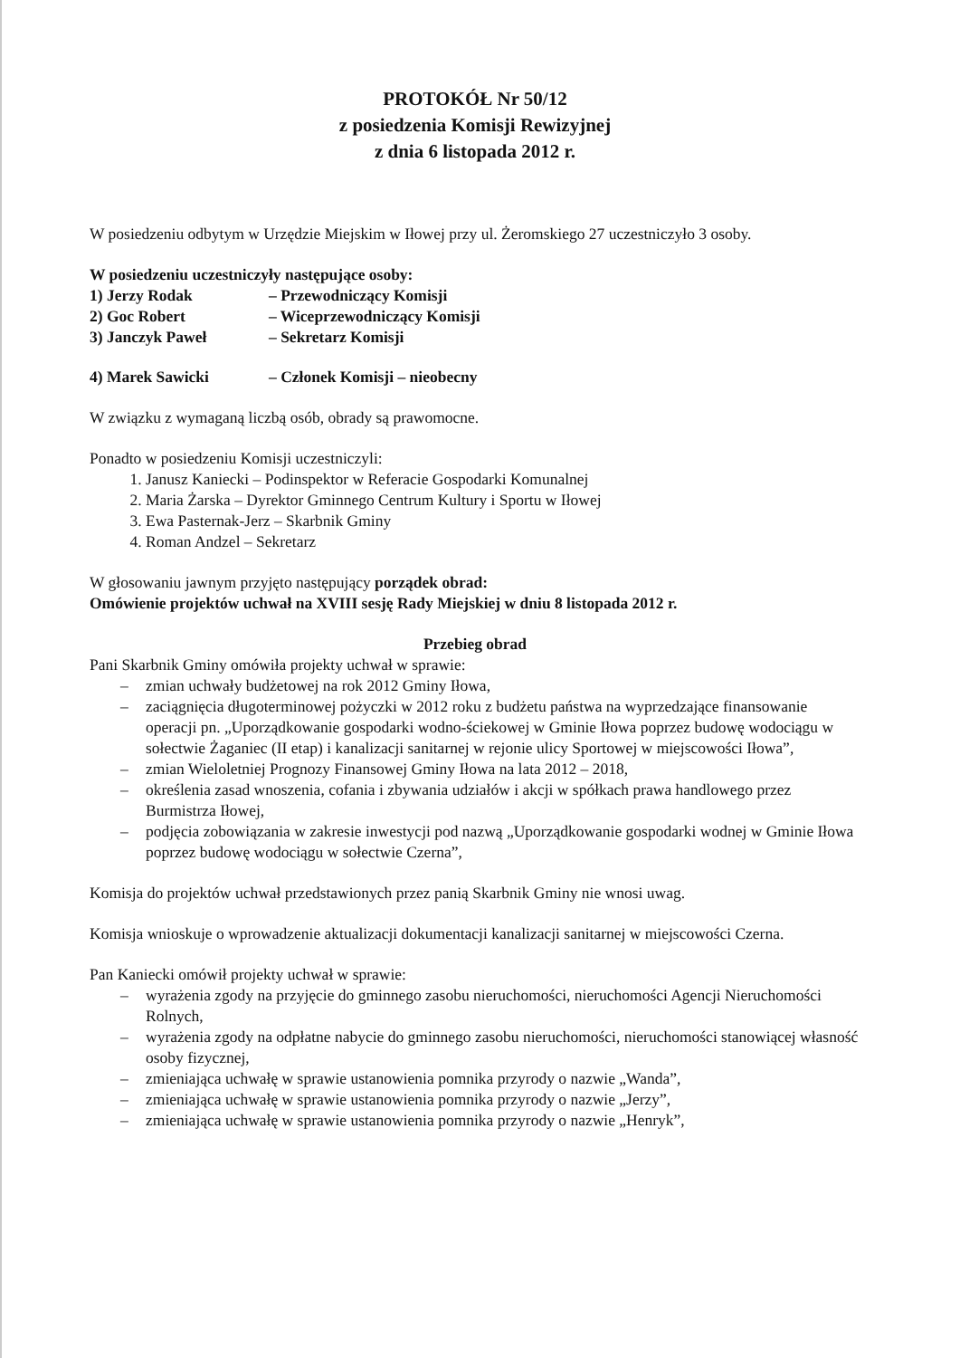PROTOKÓŁ Nr 50/12
z posiedzenia Komisji Rewizyjnej
z dnia 6 listopada 2012 r.
W posiedzeniu odbytym w Urzędzie Miejskim w Iłowej przy ul. Żeromskiego 27 uczestniczyło 3 osoby.
W posiedzeniu uczestniczyły następujące osoby:
1) Jerzy Rodak – Przewodniczący Komisji
2) Goc Robert – Wiceprzewodniczący Komisji
3) Janczyk Paweł – Sekretarz Komisji
4) Marek Sawicki – Członek Komisji – nieobecny
W związku z wymaganą liczbą osób, obrady są prawomocne.
Ponadto w posiedzeniu Komisji uczestniczyli:
1. Janusz Kaniecki – Podinspektor w Referacie Gospodarki Komunalnej
2. Maria Żarska – Dyrektor Gminnego Centrum Kultury i Sportu w Iłowej
3. Ewa Pasternak-Jerz – Skarbnik Gminy
4. Roman Andzel – Sekretarz
W głosowaniu jawnym przyjęto następujący porządek obrad:
Omówienie projektów uchwał na XVIII sesję Rady Miejskiej w dniu 8 listopada 2012 r.
Przebieg obrad
Pani Skarbnik Gminy omówiła projekty uchwał w sprawie:
– zmian uchwały budżetowej na rok 2012 Gminy Iłowa,
– zaciągnięcia długoterminowej pożyczki w 2012 roku z budżetu państwa na wyprzedzające finansowanie operacji pn. „Uporządkowanie gospodarki wodno-ściekowej w Gminie Iłowa poprzez budowę wodociągu w sołectwie Żaganiec (II etap) i kanalizacji sanitarnej w rejonie ulicy Sportowej w miejscowości Iłowa”,
– zmian Wieloletniej Prognozy Finansowej Gminy Iłowa na lata 2012 – 2018,
– określenia zasad wnoszenia, cofania i zbywania udziałów i akcji w spółkach prawa handlowego przez Burmistrza Iłowej,
– podjęcia zobowiązania w zakresie inwestycji pod nazwą „Uporządkowanie gospodarki wodnej w Gminie Iłowa poprzez budowę wodociągu w sołectwie Czerna”,
Komisja do projektów uchwał przedstawionych przez panią Skarbnik Gminy nie wnosi uwag.
Komisja wnioskuje o wprowadzenie aktualizacji dokumentacji kanalizacji sanitarnej w miejscowości Czerna.
Pan Kaniecki omówił projekty uchwał w sprawie:
– wyrażenia zgody na przyjęcie do gminnego zasobu nieruchomości, nieruchomości Agencji Nieruchomości Rolnych,
– wyrażenia zgody na odpłatne nabycie do gminnego zasobu nieruchomości, nieruchomości stanowiącej własność osoby fizycznej,
– zmieniająca uchwałę w sprawie ustanowienia pomnika przyrody o nazwie „Wanda”,
– zmieniająca uchwałę w sprawie ustanowienia pomnika przyrody o nazwie „Jerzy”,
– zmieniająca uchwałę w sprawie ustanowienia pomnika przyrody o nazwie „Henryk”,